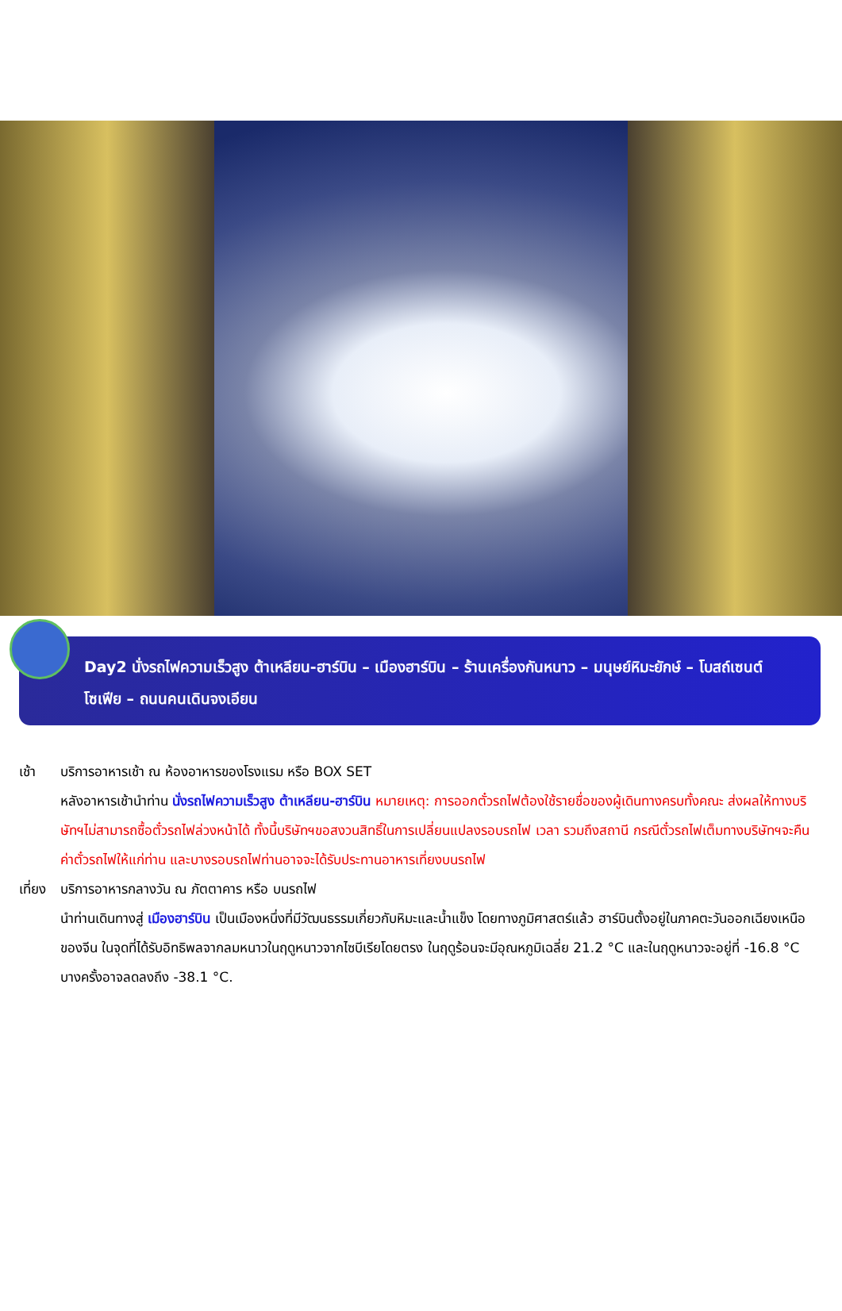Day2 นั่งรถไฟความเร็วสูง ต้าเหลียน-ฮาร์บิน – เมืองฮาร์บิน – ร้านเครื่องกันหนาว – มนุษย์หิมะยักษ์ – โบสถ์เซนต์โซเฟีย – ถนนคนเดินจงเอียน
เช้า บริการอาหารเช้า ณ ห้องอาหารของโรงแรม หรือ BOX SET
หลังอาหารเช้านำท่าน นั่งรถไฟความเร็วสูง ต้าเหลียน-ฮาร์บิน หมายเหตุ: การออกตั๋วรถไฟต้องใช้รายชื่อของผู้เดินทางครบทั้งคณะ ส่งผลให้ทางบริษัทฯไม่สามารถซื้อตั๋วรถไฟล่วงหน้าได้ ทั้งนี้บริษัทฯขอสงวนสิทธิ์ในการเปลี่ยนแปลงรอบรถไฟ เวลา รวมถึงสถานี กรณีตั๋วรถไฟเต็มทางบริษัทฯจะคืนค่าตั๋วรถไฟให้แก่ท่าน และบางรอบรถไฟท่านอาจจะได้รับประทานอาหารเที่ยงบนรถไฟ
เที่ยง
บริการอาหารกลางวัน ณ ภัตตาคาร หรือ บนรถไฟ
นำท่านเดินทางสู่ เมืองฮาร์บิน เป็นเมืองหนึ่งที่มีวัฒนธรรมเกี่ยวกับหิมะและน้ำแข็ง โดยทางภูมิศาสตร์แล้ว ฮาร์บินตั้งอยู่ในภาคตะวันออกเฉียงเหนือของจีน ในจุดที่ได้รับอิทธิพลจากลมหนาวในฤดูหนาวจากไซบีเรียโดยตรง ในฤดูร้อนจะมีอุณหภูมิเฉลี่ย 21.2 °C และในฤดูหนาวจะอยู่ที่ -16.8 °C บางครั้งอาจลดลงถึง -38.1 °C.